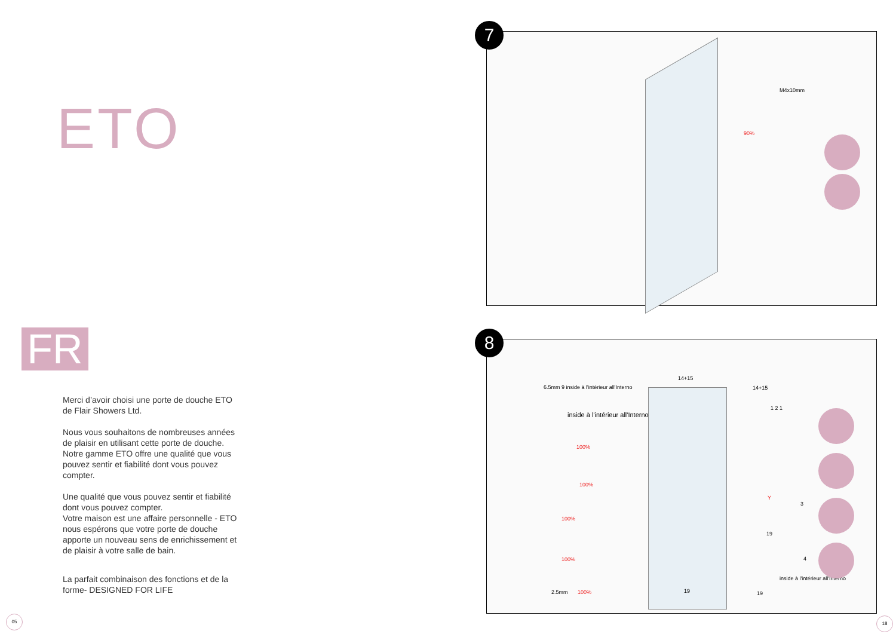ETO
FR
Merci d’avoir choisi une porte de douche ETO de Flair Showers Ltd.
Nous vous souhaitons de nombreuses années de plaisir en utilisant cette porte de douche. Notre gamme ETO offre une qualité que vous pouvez sentir et fiabilité dont vous pouvez compter.
Une qualité que vous pouvez sentir et fiabilité dont vous pouvez compter.
Votre maison est une affaire personnelle - ETO nous espérons que votre porte de douche apporte un nouveau sens de enrichissement et de plaisir à votre salle de bain.
La parfait combinaison des fonctions et de la forme- DESIGNED FOR LIFE
05
7
M4x10mm
90%
8
6.5mm 9 inside à l'intérieur all'Interno
inside à l'intérieur all'Interno
100%
100%
100%
100%
2.5mm 100%
14+15
19
14+15
1 2 1
Y
3
19
4
inside à l'intérieur all'Interno
19
18